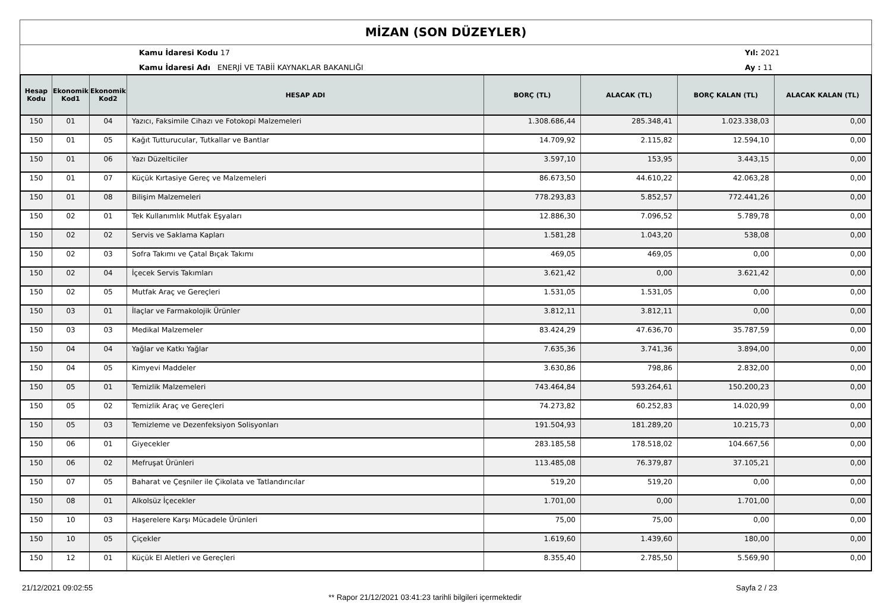MİZAN (SON DÜZEYLER)
Kamu İdaresi Kodu 17
Kamu İdaresi Adı ENERJİ VE TABİİ KAYNAKLAR BAKANLIĞI
Yıl: 2021
Ay : 11
| Hesap Kodu | Ekonomik Kod1 | Ekonomik Kod2 | HESAP ADI | BORÇ (TL) | ALACAK (TL) | BORÇ KALAN (TL) | ALACAK KALAN (TL) |
| --- | --- | --- | --- | --- | --- | --- | --- |
| 150 | 01 | 04 | Yazıcı, Faksimile Cihazı ve Fotokopi Malzemeleri | 1.308.686,44 | 285.348,41 | 1.023.338,03 | 0,00 |
| 150 | 01 | 05 | Kağıt Tutturucular, Tutkallar ve Bantlar | 14.709,92 | 2.115,82 | 12.594,10 | 0,00 |
| 150 | 01 | 06 | Yazı Düzelticiler | 3.597,10 | 153,95 | 3.443,15 | 0,00 |
| 150 | 01 | 07 | Küçük Kırtasiye Gereç ve Malzemeleri | 86.673,50 | 44.610,22 | 42.063,28 | 0,00 |
| 150 | 01 | 08 | Bilişim Malzemeleri | 778.293,83 | 5.852,57 | 772.441,26 | 0,00 |
| 150 | 02 | 01 | Tek Kullanımlık Mutfak Eşyaları | 12.886,30 | 7.096,52 | 5.789,78 | 0,00 |
| 150 | 02 | 02 | Servis ve Saklama Kapları | 1.581,28 | 1.043,20 | 538,08 | 0,00 |
| 150 | 02 | 03 | Sofra Takımı ve Çatal Bıçak Takımı | 469,05 | 469,05 | 0,00 | 0,00 |
| 150 | 02 | 04 | İçecek Servis Takımları | 3.621,42 | 0,00 | 3.621,42 | 0,00 |
| 150 | 02 | 05 | Mutfak Araç ve Gereçleri | 1.531,05 | 1.531,05 | 0,00 | 0,00 |
| 150 | 03 | 01 | İlaçlar ve Farmakolojik Ürünler | 3.812,11 | 3.812,11 | 0,00 | 0,00 |
| 150 | 03 | 03 | Medikal Malzemeler | 83.424,29 | 47.636,70 | 35.787,59 | 0,00 |
| 150 | 04 | 04 | Yağlar ve Katkı Yağlar | 7.635,36 | 3.741,36 | 3.894,00 | 0,00 |
| 150 | 04 | 05 | Kimyevi Maddeler | 3.630,86 | 798,86 | 2.832,00 | 0,00 |
| 150 | 05 | 01 | Temizlik Malzemeleri | 743.464,84 | 593.264,61 | 150.200,23 | 0,00 |
| 150 | 05 | 02 | Temizlik Araç ve Gereçleri | 74.273,82 | 60.252,83 | 14.020,99 | 0,00 |
| 150 | 05 | 03 | Temizleme ve Dezenfeksiyon Solisyonları | 191.504,93 | 181.289,20 | 10.215,73 | 0,00 |
| 150 | 06 | 01 | Giyecekler | 283.185,58 | 178.518,02 | 104.667,56 | 0,00 |
| 150 | 06 | 02 | Mefruşat Ürünleri | 113.485,08 | 76.379,87 | 37.105,21 | 0,00 |
| 150 | 07 | 05 | Baharat ve Çeşniler ile Çikolata ve Tatlandırıcılar | 519,20 | 519,20 | 0,00 | 0,00 |
| 150 | 08 | 01 | Alkolsüz İçecekler | 1.701,00 | 0,00 | 1.701,00 | 0,00 |
| 150 | 10 | 03 | Haşerelere Karşı Mücadele Ürünleri | 75,00 | 75,00 | 0,00 | 0,00 |
| 150 | 10 | 05 | Çiçekler | 1.619,60 | 1.439,60 | 180,00 | 0,00 |
| 150 | 12 | 01 | Küçük El Aletleri ve Gereçleri | 8.355,40 | 2.785,50 | 5.569,90 | 0,00 |
21/12/2021 09:02:55
** Rapor 21/12/2021 03:41:23 tarihli bilgileri içermektedir
Sayfa 2 / 23